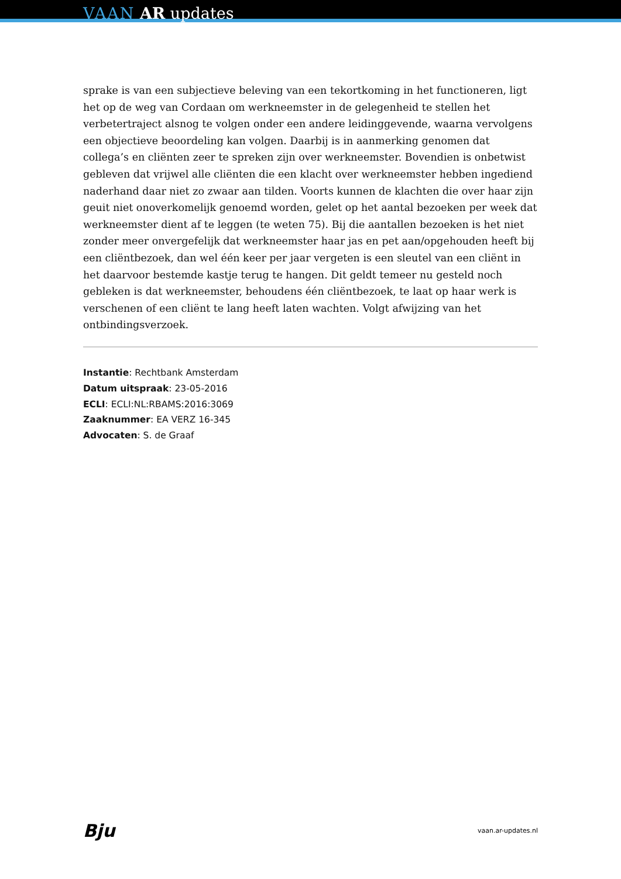VAAN AR updates
sprake is van een subjectieve beleving van een tekortkoming in het functioneren, ligt het op de weg van Cordaan om werkneemster in de gelegenheid te stellen het verbetertraject alsnog te volgen onder een andere leidinggevende, waarna vervolgens een objectieve beoordeling kan volgen. Daarbij is in aanmerking genomen dat collega’s en cliënten zeer te spreken zijn over werkneemster. Bovendien is onbetwist gebleven dat vrijwel alle cliënten die een klacht over werkneemster hebben ingediend naderhand daar niet zo zwaar aan tilden. Voorts kunnen de klachten die over haar zijn geuit niet onoverkomelijk genoemd worden, gelet op het aantal bezoeken per week dat werkneemster dient af te leggen (te weten 75). Bij die aantallen bezoeken is het niet zonder meer onvergefelijk dat werkneemster haar jas en pet aan/opgehouden heeft bij een cliëntbezoek, dan wel één keer per jaar vergeten is een sleutel van een cliënt in het daarvoor bestemde kastje terug te hangen. Dit geldt temeer nu gesteld noch gebleken is dat werkneemster, behoudens één cliëntbezoek, te laat op haar werk is verschenen of een cliënt te lang heeft laten wachten. Volgt afwijzing van het ontbindingsverzoek.
Instantie: Rechtbank Amsterdam
Datum uitspraak: 23-05-2016
ECLI: ECLI:NL:RBAMS:2016:3069
Zaaknummer: EA VERZ 16-345
Advocaten: S. de Graaf
Bju vaan.ar-updates.nl